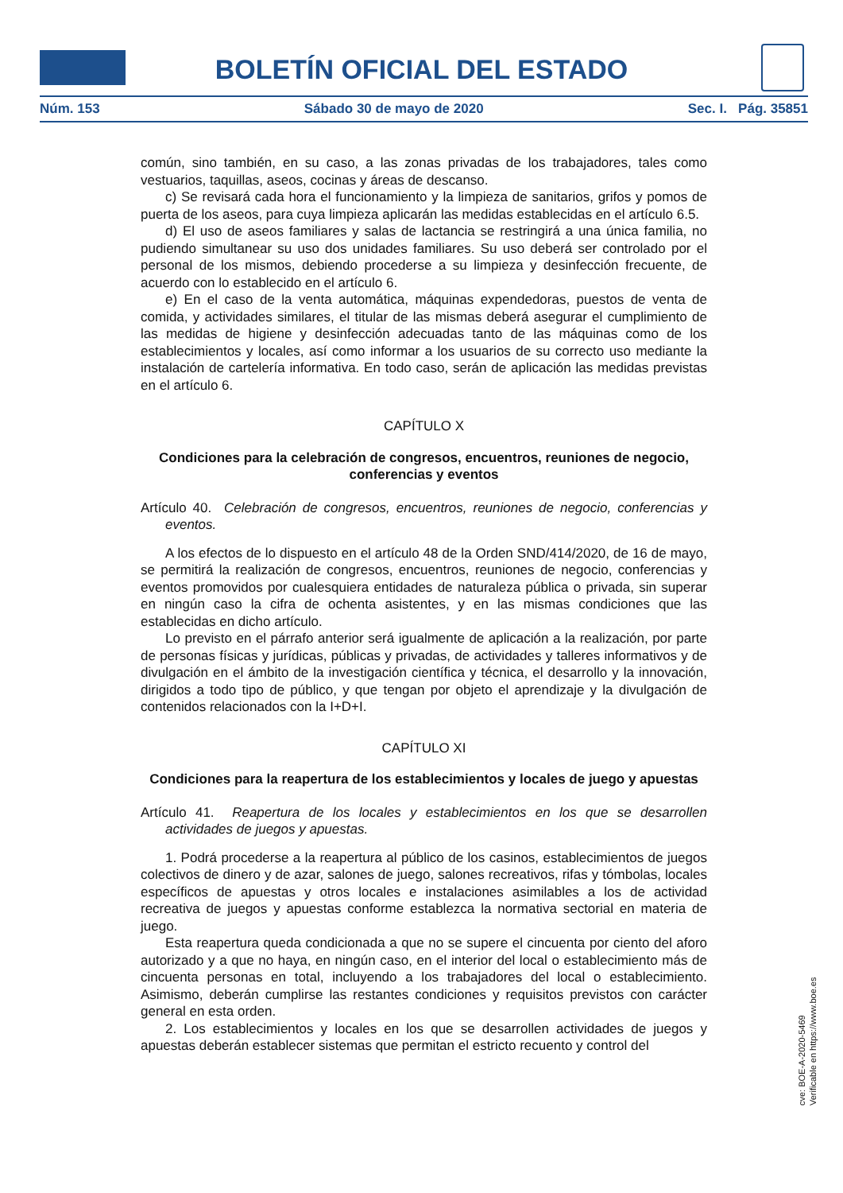BOLETÍN OFICIAL DEL ESTADO
Núm. 153 Sábado 30 de mayo de 2020 Sec. I. Pág. 35851
común, sino también, en su caso, a las zonas privadas de los trabajadores, tales como vestuarios, taquillas, aseos, cocinas y áreas de descanso.
c) Se revisará cada hora el funcionamiento y la limpieza de sanitarios, grifos y pomos de puerta de los aseos, para cuya limpieza aplicarán las medidas establecidas en el artículo 6.5.
d) El uso de aseos familiares y salas de lactancia se restringirá a una única familia, no pudiendo simultanear su uso dos unidades familiares. Su uso deberá ser controlado por el personal de los mismos, debiendo procederse a su limpieza y desinfección frecuente, de acuerdo con lo establecido en el artículo 6.
e) En el caso de la venta automática, máquinas expendedoras, puestos de venta de comida, y actividades similares, el titular de las mismas deberá asegurar el cumplimiento de las medidas de higiene y desinfección adecuadas tanto de las máquinas como de los establecimientos y locales, así como informar a los usuarios de su correcto uso mediante la instalación de cartelería informativa. En todo caso, serán de aplicación las medidas previstas en el artículo 6.
CAPÍTULO X
Condiciones para la celebración de congresos, encuentros, reuniones de negocio, conferencias y eventos
Artículo 40. Celebración de congresos, encuentros, reuniones de negocio, conferencias y eventos.
A los efectos de lo dispuesto en el artículo 48 de la Orden SND/414/2020, de 16 de mayo, se permitirá la realización de congresos, encuentros, reuniones de negocio, conferencias y eventos promovidos por cualesquiera entidades de naturaleza pública o privada, sin superar en ningún caso la cifra de ochenta asistentes, y en las mismas condiciones que las establecidas en dicho artículo.
Lo previsto en el párrafo anterior será igualmente de aplicación a la realización, por parte de personas físicas y jurídicas, públicas y privadas, de actividades y talleres informativos y de divulgación en el ámbito de la investigación científica y técnica, el desarrollo y la innovación, dirigidos a todo tipo de público, y que tengan por objeto el aprendizaje y la divulgación de contenidos relacionados con la I+D+I.
CAPÍTULO XI
Condiciones para la reapertura de los establecimientos y locales de juego y apuestas
Artículo 41. Reapertura de los locales y establecimientos en los que se desarrollen actividades de juegos y apuestas.
1. Podrá procederse a la reapertura al público de los casinos, establecimientos de juegos colectivos de dinero y de azar, salones de juego, salones recreativos, rifas y tómbolas, locales específicos de apuestas y otros locales e instalaciones asimilables a los de actividad recreativa de juegos y apuestas conforme establezca la normativa sectorial en materia de juego.
Esta reapertura queda condicionada a que no se supere el cincuenta por ciento del aforo autorizado y a que no haya, en ningún caso, en el interior del local o establecimiento más de cincuenta personas en total, incluyendo a los trabajadores del local o establecimiento. Asimismo, deberán cumplirse las restantes condiciones y requisitos previstos con carácter general en esta orden.
2. Los establecimientos y locales en los que se desarrollen actividades de juegos y apuestas deberán establecer sistemas que permitan el estricto recuento y control del
cve: BOE-A-2020-5469
Verificable en https://www.boe.es